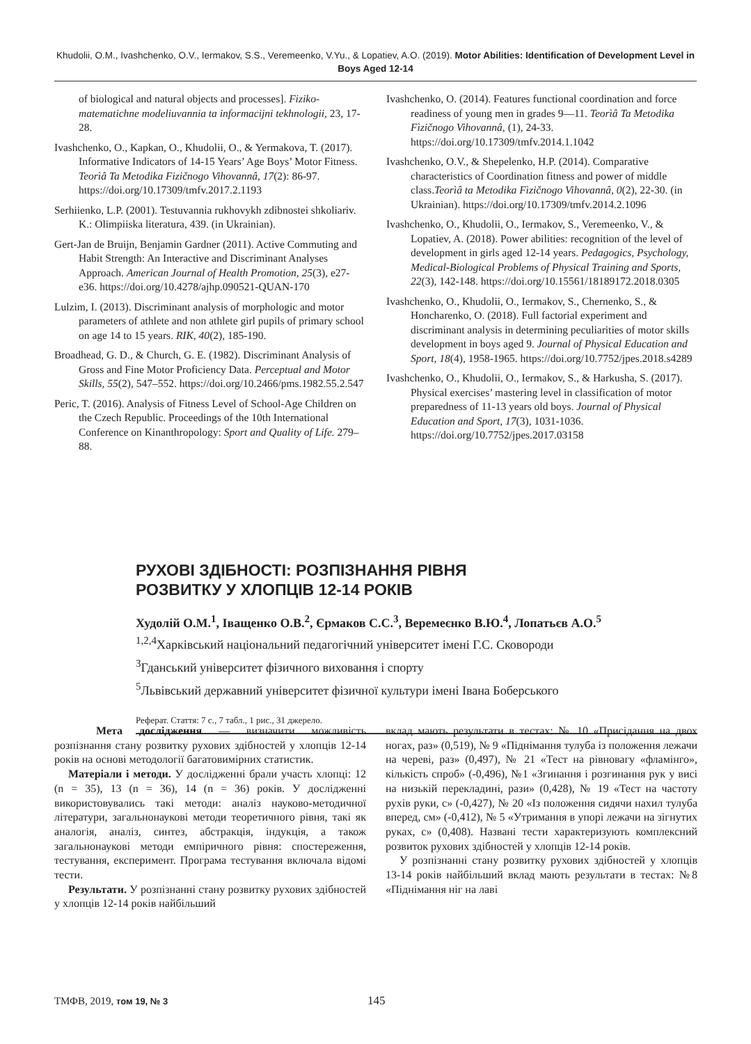Khudolii, O.M., Ivashchenko, O.V., Iermakov, S.S., Veremeenko, V.Yu., & Lopatiev, A.O. (2019). Motor Abilities: Identification of Development Level in Boys Aged 12-14
of biological and natural objects and processes]. Fiziko-matematichne modeliuvannia ta informacijni tekhnologii, 23, 17-28.
Ivashchenko, O., Kapkan, O., Khudolii, O., & Yermakova, T. (2017). Informative Indicators of 14-15 Years’ Age Boys’ Motor Fitness. Teorìâ Ta Metodika Fizičnogo Vihovannâ, 17(2): 86-97. https://doi.org/10.17309/tmfv.2017.2.1193
Serhiienko, L.P. (2001). Testuvannia rukhovykh zdibnostei shkoliariv. K.: Olimpiiska literatura, 439. (in Ukrainian).
Gert-Jan de Bruijn, Benjamin Gardner (2011). Active Commuting and Habit Strength: An Interactive and Discriminant Analyses Approach. American Journal of Health Promotion, 25(3), e27-e36. https://doi.org/10.4278/ajhp.090521-QUAN-170
Lulzim, I. (2013). Discriminant analysis of morphologic and motor parameters of athlete and non athlete girl pupils of primary school on age 14 to 15 years. RIK, 40(2), 185-190.
Broadhead, G. D., & Church, G. E. (1982). Discriminant Analysis of Gross and Fine Motor Proficiency Data. Perceptual and Motor Skills, 55(2), 547–552. https://doi.org/10.2466/pms.1982.55.2.547
Peric, T. (2016). Analysis of Fitness Level of School-Age Children on the Czech Republic. Proceedings of the 10th International Conference on Kinanthropology: Sport and Quality of Life. 279–88.
Ivashchenko, O. (2014). Features functional coordination and force readiness of young men in grades 9—11. Teorìâ Ta Metodika Fìzičnogo Vihovannâ, (1), 24-33. https://doi.org/10.17309/tmfv.2014.1.1042
Ivashchenko, O.V., & Shepelenko, H.P. (2014). Comparative characteristics of Coordination fitness and power of middle class.Teorìâ ta Metodika Fìzičnogo Vihovannâ, 0(2), 22-30. (in Ukrainian). https://doi.org/10.17309/tmfv.2014.2.1096
Ivashchenko, O., Khudolii, O., Iermakov, S., Veremeenko, V., & Lopatiev, A. (2018). Power abilities: recognition of the level of development in girls aged 12-14 years. Pedagogics, Psychology, Medical-Biological Problems of Physical Training and Sports, 22(3), 142-148. https://doi.org/10.15561/18189172.2018.0305
Ivashchenko, O., Khudolii, O., Iermakov, S., Chernenko, S., & Honcharenko, O. (2018). Full factorial experiment and discriminant analysis in determining peculiarities of motor skills development in boys aged 9. Journal of Physical Education and Sport, 18(4), 1958-1965. https://doi.org/10.7752/jpes.2018.s4289
Ivashchenko, O., Khudolii, O., Iermakov, S., & Harkusha, S. (2017). Physical exercises’ mastering level in classification of motor preparedness of 11-13 years old boys. Journal of Physical Education and Sport, 17(3), 1031-1036. https://doi.org/10.7752/jpes.2017.03158
РУХОВІ ЗДІБНОСТІ: РОЗПІЗНАННЯ РІВНЯ
РОЗВИТКУ У ХЛОПЦІВ 12-14 РОКІВ
Худолій О.М.<sup>1</sup>, Іващенко О.В.<sup>2</sup>, Єрмаков С.С.<sup>3</sup>, Веремеєнко В.Ю.<sup>4</sup>, Лопатьєв А.О.<sup>5</sup>
<sup>1,2,4</sup>Харківський національний педагогічний університет імені Г.С. Сковороди
<sup>3</sup> Гданський університет фізичного виховання і спорту
<sup>5</sup> Львівський державний університет фізичної культури імені Івана Боберського
Реферат. Стаття: 7 с., 7 табл., 1 рис., 31 джерело.
Мета дослідження — визначити можливість розпізнання стану розвитку рухових здібностей у хлопців 12-14 років на основі методології багатовимірних статистик.
Матеріали і методи. У дослідженні брали участь хлопці: 12 (n = 35), 13 (n = 36), 14 (n = 36) років. У дослідженні використовувались такі методи: аналіз науково-методичної літератури, загальнонаукові методи теоретичного рівня, такі як аналогія, аналіз, синтез, абстракція, індукція, а також загальнонаукові методи емпіричного рівня: спостереження, тестування, експеримент. Програма тестування включала відомі тести.
Результати. У розпізнанні стану розвитку рухових здібностей у хлопців 12-14 років найбільший
вклад мають результати в тестах: № 10 «Присідання на двох ногах, раз» (0,519), № 9 «Піднімання тулуба із положення лежачи на череві, раз» (0,497), № 21 «Тест на рівновагу «фламінго», кількість спроб» (-0,496), №1 «Згинання і розгинання рук у висі на низькій перекладині, рази» (0,428), № 19 «Тест на частоту рухів руки, с» (-0,427), № 20 «Із положення сидячи нахил тулуба вперед, см» (-0,412), № 5 «Утримання в упорі лежачи на зігнутих руках, с» (0,408). Названі тести характеризують комплексний розвиток рухових здібностей у хлопців 12-14 років.
У розпізнанні стану розвитку рухових здібностей у хлопців 13-14 років найбільший вклад мають результати в тестах: №8 «Піднімання ніг на лаві
ТМФВ, 2019, том 19, № 3 145